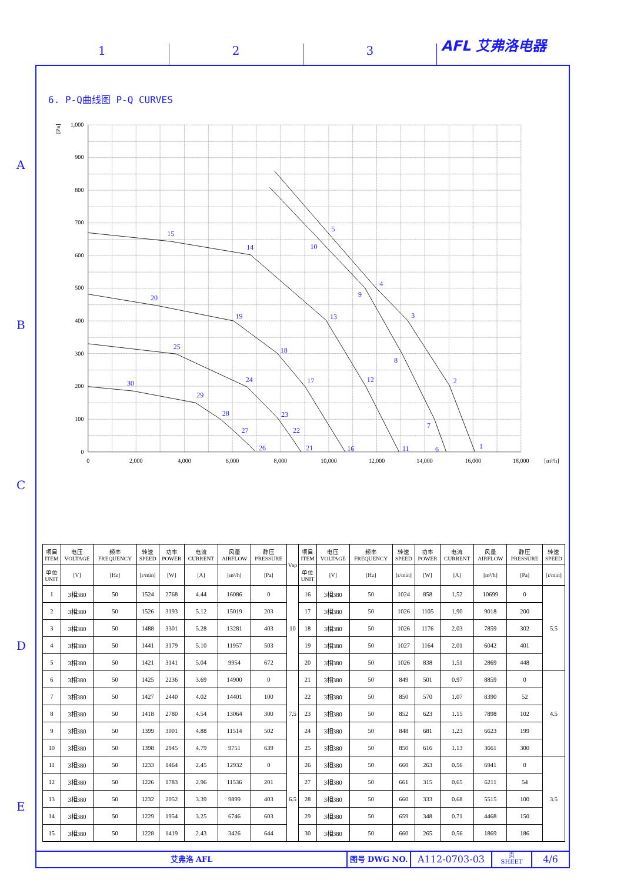AFL 艾弗洛电器
1
2
3
A
B
C
D
E
6. P-Q曲线图 P-Q CURVES
1,000
900
800
700
600
500
400
300
200
100
0
[Pa]
0
2,000
4,000
6,000
8,000
10,000
12,000
14,000
16,000
18,000
[m³/h]
1
2
3
4
5
6
7
8
9
10
11
12
13
14
15
16
17
18
19
20
21
22
23
24
25
26
27
28
29
30
| 项目 ITEM | 电压 VOLTAGE | 频率 FREQUENCY | 转速 SPEED | 功率 POWER | 电流 CURRENT | 风量 AIRFLOW | 静压 PRESSURE | Vsp | 项目 ITEM | 电压 VOLTAGE | 频率 FREQUENCY | 转速 SPEED | 功率 POWER | 电流 CURRENT | 风量 AIRFLOW | 静压 PRESSURE | 转速 SPEED |
| --- | --- | --- | --- | --- | --- | --- | --- | --- | --- | --- | --- | --- | --- | --- | --- | --- | --- |
| 单位 UNIT | [V] | [Hz] | [r/min] | [W] | [A] | [m³/h] | [Pa] | | 单位 UNIT | [V] | [Hz] | [r/min] | [W] | [A] | [m³/h] | [Pa] | [r/min] |
| 1 | 3相380 | 50 | 1524 | 2768 | 4.44 | 16086 | 0 | 10 | 16 | 3相380 | 50 | 1024 | 858 | 1.52 | 10699 | 0 | 5.5 |
| 2 | 3相380 | 50 | 1526 | 3193 | 5.12 | 15019 | 203 | | 17 | 3相380 | 50 | 1026 | 1105 | 1.90 | 9018 | 200 | |
| 3 | 3相380 | 50 | 1488 | 3301 | 5.28 | 13281 | 403 | | 18 | 3相380 | 50 | 1026 | 1176 | 2.03 | 7859 | 302 | |
| 4 | 3相380 | 50 | 1441 | 3179 | 5.10 | 11957 | 503 | | 19 | 3相380 | 50 | 1027 | 1164 | 2.01 | 6042 | 401 | |
| 5 | 3相380 | 50 | 1421 | 3141 | 5.04 | 9954 | 672 | | 20 | 3相380 | 50 | 1026 | 838 | 1.51 | 2869 | 448 | |
| 6 | 3相380 | 50 | 1425 | 2236 | 3.69 | 14900 | 0 | 7.5 | 21 | 3相380 | 50 | 849 | 501 | 0.97 | 8859 | 0 | 4.5 |
| 7 | 3相380 | 50 | 1427 | 2440 | 4.02 | 14401 | 100 | | 22 | 3相380 | 50 | 850 | 570 | 1.07 | 8390 | 52 | |
| 8 | 3相380 | 50 | 1418 | 2780 | 4.54 | 13064 | 300 | | 23 | 3相380 | 50 | 852 | 623 | 1.15 | 7898 | 102 | |
| 9 | 3相380 | 50 | 1399 | 3001 | 4.88 | 11514 | 502 | | 24 | 3相380 | 50 | 848 | 681 | 1.23 | 6623 | 199 | |
| 10 | 3相380 | 50 | 1398 | 2945 | 4.79 | 9751 | 639 | | 25 | 3相380 | 50 | 850 | 616 | 1.13 | 3661 | 300 | |
| 11 | 3相380 | 50 | 1233 | 1464 | 2.45 | 12932 | 0 | 6.5 | 26 | 3相380 | 50 | 660 | 263 | 0.56 | 6941 | 0 | 3.5 |
| 12 | 3相380 | 50 | 1226 | 1783 | 2.96 | 11536 | 201 | | 27 | 3相380 | 50 | 661 | 315 | 0.65 | 6211 | 54 | |
| 13 | 3相380 | 50 | 1232 | 2052 | 3.39 | 9899 | 403 | | 28 | 3相380 | 50 | 660 | 333 | 0.68 | 5515 | 100 | |
| 14 | 3相380 | 50 | 1229 | 1954 | 3.25 | 6746 | 603 | | 29 | 3相380 | 50 | 659 | 348 | 0.71 | 4468 | 150 | |
| 15 | 3相380 | 50 | 1228 | 1419 | 2.43 | 3426 | 644 | | 30 | 3相380 | 50 | 660 | 265 | 0.56 | 1869 | 186 | |
艾弗洛 AFL 图号 DWG NO.
A112-0703-03
页
SHEET
4/6